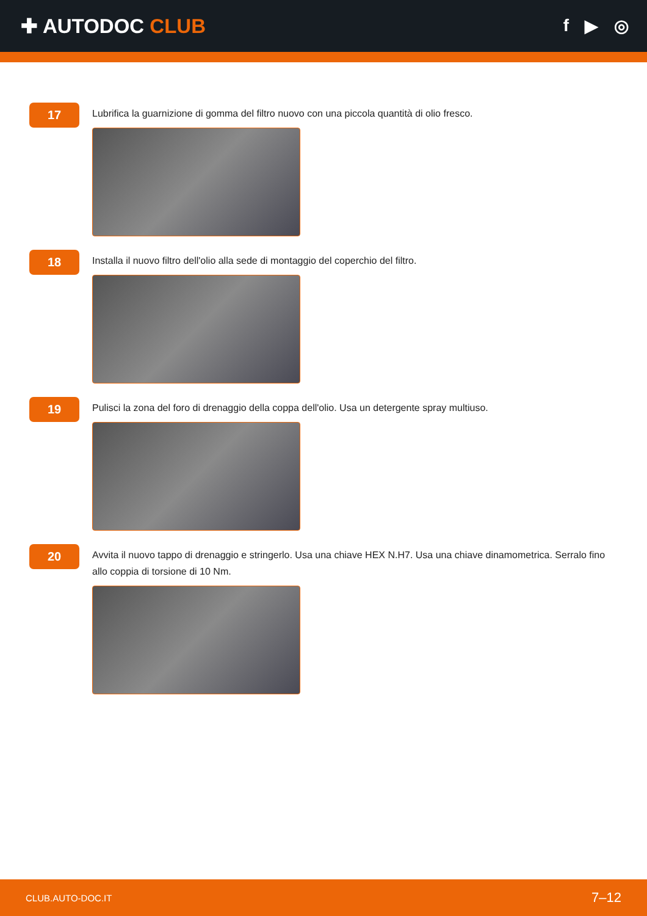✚ AUTODOC CLUB
f ▶ ◎
17
Lubrifica la guarnizione di gomma del filtro nuovo con una piccola quantità di olio fresco.
18
Installa il nuovo filtro dell'olio alla sede di montaggio del coperchio del filtro.
19
Pulisci la zona del foro di drenaggio della coppa dell'olio. Usa un detergente spray multiuso.
20
Avvita il nuovo tappo di drenaggio e stringerlo. Usa una chiave HEX N.H7. Usa una chiave dinamometrica. Serralo fino allo coppia di torsione di 10 Nm.
CLUB.AUTO-DOC.IT 7–12